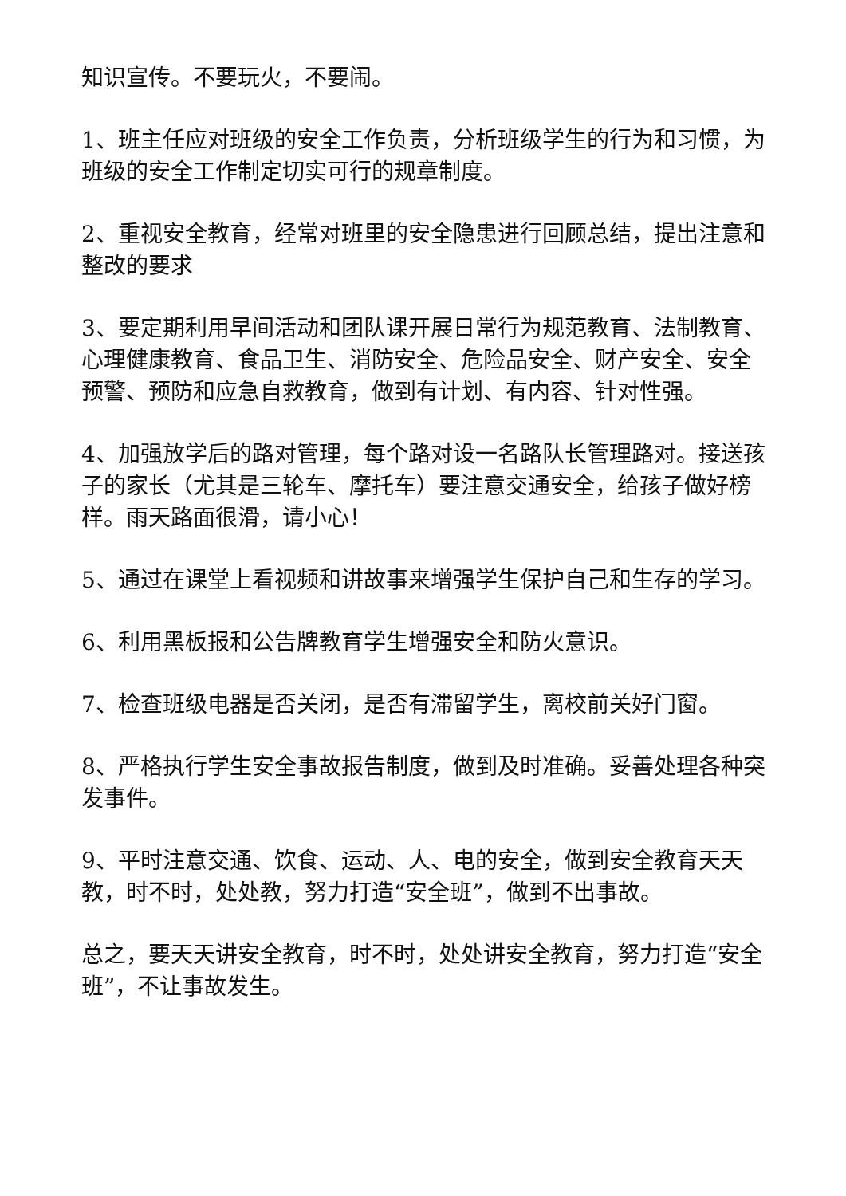知识宣传。不要玩火，不要闹。
1、班主任应对班级的安全工作负责，分析班级学生的行为和习惯，为班级的安全工作制定切实可行的规章制度。
2、重视安全教育，经常对班里的安全隐患进行回顾总结，提出注意和整改的要求
3、要定期利用早间活动和团队课开展日常行为规范教育、法制教育、心理健康教育、食品卫生、消防安全、危险品安全、财产安全、安全预警、预防和应急自救教育，做到有计划、有内容、针对性强。
4、加强放学后的路对管理，每个路对设一名路队长管理路对。接送孩子的家长（尤其是三轮车、摩托车）要注意交通安全，给孩子做好榜样。雨天路面很滑，请小心！
5、通过在课堂上看视频和讲故事来增强学生保护自己和生存的学习。
6、利用黑板报和公告牌教育学生增强安全和防火意识。
7、检查班级电器是否关闭，是否有滞留学生，离校前关好门窗。
8、严格执行学生安全事故报告制度，做到及时准确。妥善处理各种突发事件。
9、平时注意交通、饮食、运动、人、电的安全，做到安全教育天天教，时不时，处处教，努力打造“安全班”，做到不出事故。
总之，要天天讲安全教育，时不时，处处讲安全教育，努力打造“安全班”，不让事故发生。